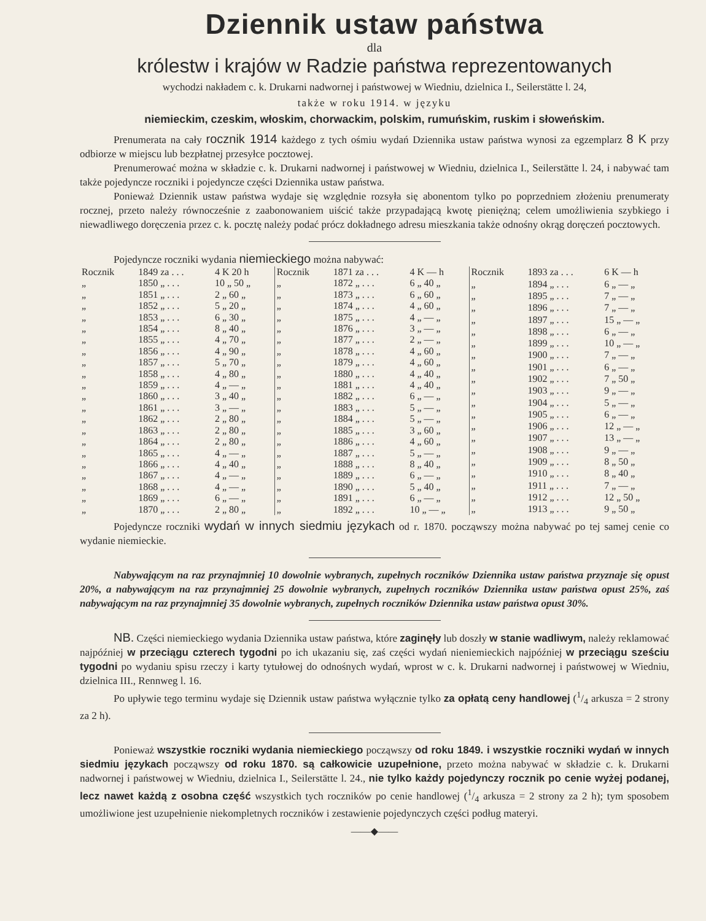Dziennik ustaw państwa
dla
królestw i krajów w Radzie państwa reprezentowanych
wychodzi nakładem c. k. Drukarni nadwornej i państwowej w Wiedniu, dzielnica I., Seilerstätte l. 24,
także w roku 1914. w języku
niemieckim, czeskim, włoskim, chorwackim, polskim, rumuńskim, ruskim i słoweńskim.
Prenumerata na cały rocznik 1914 każdego z tych ośmiu wydań Dziennika ustaw państwa wynosi za egzemplarz 8 K przy odbiorze w miejscu lub bezpłatnej przesyłce pocztowej.
Prenumerować można w składzie c. k. Drukarni nadwornej i państwowej w Wiedniu, dzielnica I., Seilerstätte l. 24, i nabywać tam także pojedyncze roczniki i pojedyncze części Dziennika ustaw państwa.
Ponieważ Dziennik ustaw państwa wydaje się względnie rozsyła się abonentom tylko po poprzedniem złożeniu prenumeraty rocznej, przeto należy równocześnie z zaabonowaniem uiścić także przypadającą kwotę pieniężną; celem umożliwienia szybkiego i niewadliwego doręczenia przez c. k. pocztę należy podać prócz dokładnego adresu mieszkania także odnośny okrąg doręczeń pocztowych.
Pojedyncze roczniki wydania niemieckiego można nabywać:
| Rocznik | 1849 za . . . | 4 K 20 h |
| „ | 1850 „ . . . | 10 „ 50 „ |
| „ | 1851 „ . . . | 2 „ 60 „ |
| „ | 1852 „ . . . | 5 „ 20 „ |
| „ | 1853 „ . . . | 6 „ 30 „ |
| „ | 1854 „ . . . | 8 „ 40 „ |
| „ | 1855 „ . . . | 4 „ 70 „ |
| „ | 1856 „ . . . | 4 „ 90 „ |
| „ | 1857 „ . . . | 5 „ 70 „ |
| „ | 1858 „ . . . | 4 „ 80 „ |
| „ | 1859 „ . . . | 4 „ — „ |
| „ | 1860 „ . . . | 3 „ 40 „ |
| „ | 1861 „ . . . | 3 „ — „ |
| „ | 1862 „ . . . | 2 „ 80 „ |
| „ | 1863 „ . . . | 2 „ 80 „ |
| „ | 1864 „ . . . | 2 „ 80 „ |
| „ | 1865 „ . . . | 4 „ — „ |
| „ | 1866 „ . . . | 4 „ 40 „ |
| „ | 1867 „ . . . | 4 „ — „ |
| „ | 1868 „ . . . | 4 „ — „ |
| „ | 1869 „ . . . | 6 „ — „ |
| „ | 1870 „ . . . | 2 „ 80 „ |
| Rocznik | 1871 za . . . | 4 K — h |
| „ | 1872 „ . . . | 6 „ 40 „ |
| „ | 1873 „ . . . | 6 „ 60 „ |
| „ | 1874 „ . . . | 4 „ 60 „ |
| „ | 1875 „ . . . | 4 „ — „ |
| „ | 1876 „ . . . | 3 „ — „ |
| „ | 1877 „ . . . | 2 „ — „ |
| „ | 1878 „ . . . | 4 „ 60 „ |
| „ | 1879 „ . . . | 4 „ 60 „ |
| „ | 1880 „ . . . | 4 „ 40 „ |
| „ | 1881 „ . . . | 4 „ 40 „ |
| „ | 1882 „ . . . | 6 „ — „ |
| „ | 1883 „ . . . | 5 „ — „ |
| „ | 1884 „ . . . | 5 „ — „ |
| „ | 1885 „ . . . | 3 „ 60 „ |
| „ | 1886 „ . . . | 4 „ 60 „ |
| „ | 1887 „ . . . | 5 „ — „ |
| „ | 1888 „ . . . | 8 „ 40 „ |
| „ | 1889 „ . . . | 6 „ — „ |
| „ | 1890 „ . . . | 5 „ 40 „ |
| „ | 1891 „ . . . | 6 „ — „ |
| „ | 1892 „ . . . | 10 „ — „ |
| Rocznik | 1893 za . . . | 6 K — h |
| „ | 1894 „ . . . | 6 „ — „ |
| „ | 1895 „ . . . | 7 „ — „ |
| „ | 1896 „ . . . | 7 „ — „ |
| „ | 1897 „ . . . | 15 „ — „ |
| „ | 1898 „ . . . | 6 „ — „ |
| „ | 1899 „ . . . | 10 „ — „ |
| „ | 1900 „ . . . | 7 „ — „ |
| „ | 1901 „ . . . | 6 „ — „ |
| „ | 1902 „ . . . | 7 „ 50 „ |
| „ | 1903 „ . . . | 9 „ — „ |
| „ | 1904 „ . . . | 5 „ — „ |
| „ | 1905 „ . . . | 6 „ — „ |
| „ | 1906 „ . . . | 12 „ — „ |
| „ | 1907 „ . . . | 13 „ — „ |
| „ | 1908 „ . . . | 9 „ — „ |
| „ | 1909 „ . . . | 8 „ 50 „ |
| „ | 1910 „ . . . | 8 „ 40 „ |
| „ | 1911 „ . . . | 7 „ — „ |
| „ | 1912 „ . . . | 12 „ 50 „ |
| „ | 1913 „ . . . | 9 „ 50 „ |
Pojedyncze roczniki wydań w innych siedmiu językach od r. 1870. począwszy można nabywać po tej samej cenie co wydanie niemieckie.
Nabywającym na raz przynajmniej 10 dowolnie wybranych, zupełnych roczników Dziennika ustaw państwa przyznaje się opust 20%, a nabywającym na raz przynajmniej 25 dowolnie wybranych, zupełnych roczników Dziennika ustaw państwa opust 25%, zaś nabywającym na raz przynajmniej 35 dowolnie wybranych, zupełnych roczników Dziennika ustaw państwa opust 30%.
NB. Części niemieckiego wydania Dziennika ustaw państwa, które zaginęły lub doszły w stanie wadliwym, należy reklamować najpóźniej w przeciągu czterech tygodni po ich ukazaniu się, zaś części wydań nieniemieckich najpóźniej w przeciągu sześciu tygodni po wydaniu spisu rzeczy i karty tytułowej do odnośnych wydań, wprost w c. k. Drukarni nadwornej i państwowej w Wiedniu, dzielnica III., Rennweg l. 16.
Po upływie tego terminu wydaje się Dziennik ustaw państwa wyłącznie tylko za opłatą ceny handlowej (1/4 arkusza = 2 strony za 2 h).
Ponieważ wszystkie roczniki wydania niemieckiego począwszy od roku 1849. i wszystkie roczniki wydań w innych siedmiu językach począwszy od roku 1870. są całkowicie uzupełnione, przeto można nabywać w składzie c. k. Drukarni nadwornej i państwowej w Wiedniu, dzielnica I., Seilerstätte l. 24., nie tylko każdy pojedynczy rocznik po cenie wyżej podanej, lecz nawet każdą z osobna część wszystkich tych roczników po cenie handlowej (1/4 arkusza = 2 strony za 2 h); tym sposobem umożliwione jest uzupełnienie niekompletnych roczników i zestawienie pojedynczych części podług materyi.
——◆——